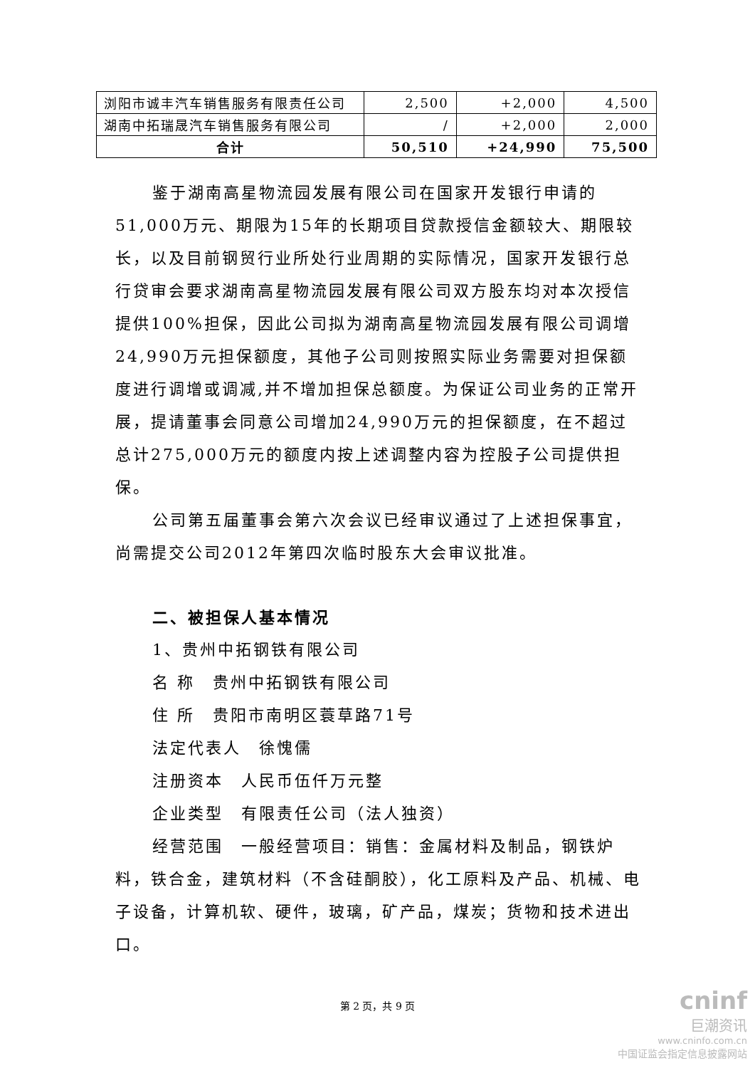| 浏阳市诚丰汽车销售服务有限责任公司 | 2,500 | +2,000 | 4,500 |
| 湖南中拓瑞晟汽车销售服务有限公司 | / | +2,000 | 2,000 |
| 合计 | 50,510 | +24,990 | 75,500 |
鉴于湖南高星物流园发展有限公司在国家开发银行申请的51,000万元、期限为15年的长期项目贷款授信金额较大、期限较长，以及目前钢贸行业所处行业周期的实际情况，国家开发银行总行贷审会要求湖南高星物流园发展有限公司双方股东均对本次授信提供100%担保，因此公司拟为湖南高星物流园发展有限公司调增24,990万元担保额度，其他子公司则按照实际业务需要对担保额度进行调增或调减,并不增加担保总额度。为保证公司业务的正常开展，提请董事会同意公司增加24,990万元的担保额度，在不超过总计275,000万元的额度内按上述调整内容为控股子公司提供担保。
公司第五届董事会第六次会议已经审议通过了上述担保事宜，尚需提交公司2012年第四次临时股东大会审议批准。
二、被担保人基本情况
1、贵州中拓钢铁有限公司
名 称　贵州中拓钢铁有限公司
住 所　贵阳市南明区蓑草路71号
法定代表人　徐愧儒
注册资本　人民币伍仟万元整
企业类型　有限责任公司（法人独资）
经营范围　一般经营项目：销售：金属材料及制品，钢铁炉料，铁合金，建筑材料（不含硅酮胶），化工原料及产品、机械、电子设备，计算机软、硬件，玻璃，矿产品，煤炭；货物和技术进出口。
第 2 页，共 9 页
cninf
巨潮资讯
www.cninfo.com.cn
中国证监会指定信息披露网站